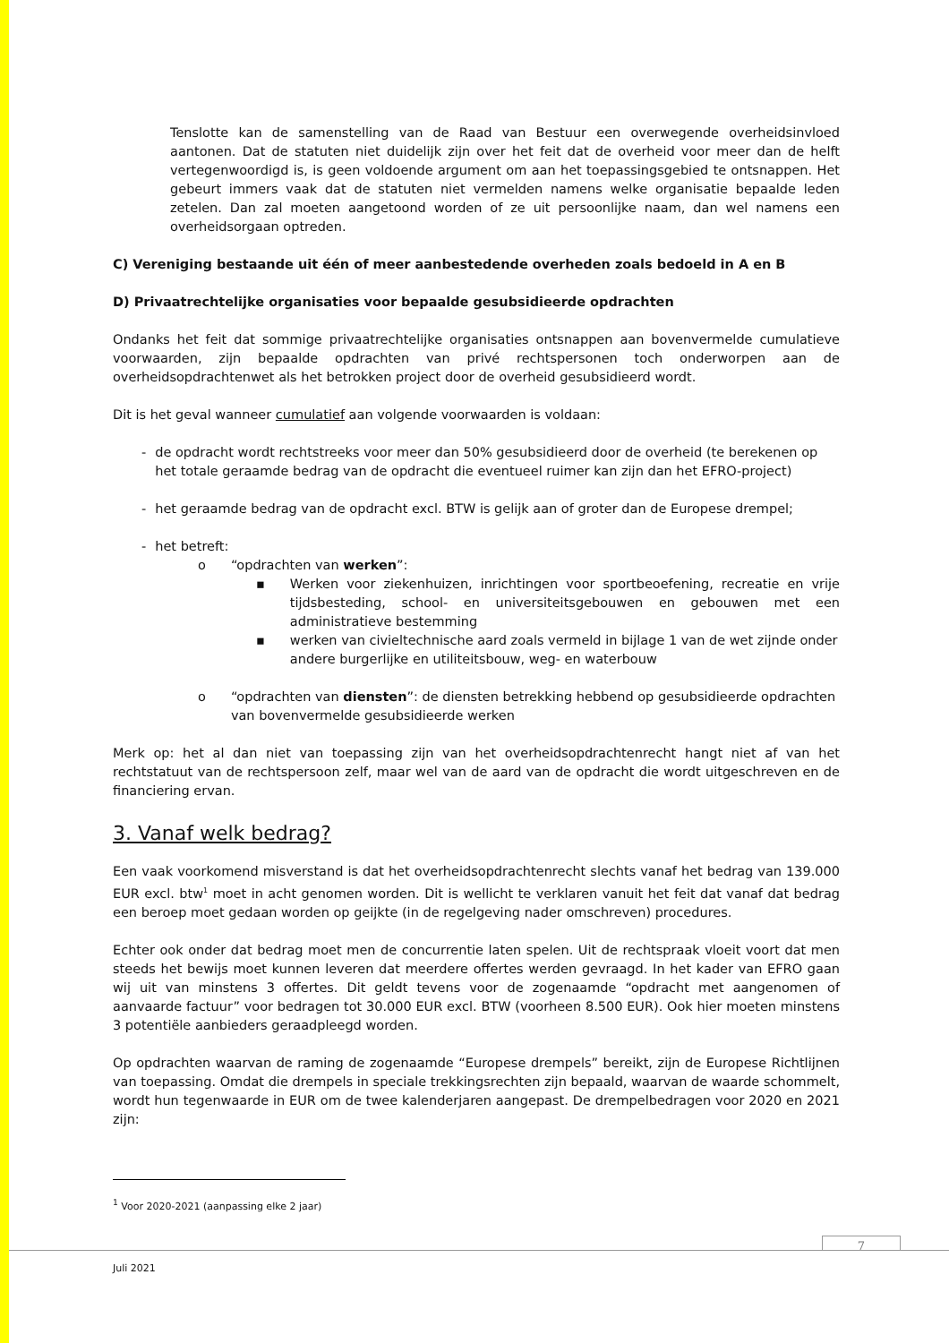Tenslotte kan de samenstelling van de Raad van Bestuur een overwegende overheidsinvloed aantonen. Dat de statuten niet duidelijk zijn over het feit dat de overheid voor meer dan de helft vertegenwoordigd is, is geen voldoende argument om aan het toepassingsgebied te ontsnappen. Het gebeurt immers vaak dat de statuten niet vermelden namens welke organisatie bepaalde leden zetelen. Dan zal moeten aangetoond worden of ze uit persoonlijke naam, dan wel namens een overheidsorgaan optreden.
C) Vereniging bestaande uit één of meer aanbestedende overheden zoals bedoeld in A en B
D) Privaatrechtelijke organisaties voor bepaalde gesubsidieerde opdrachten
Ondanks het feit dat sommige privaatrechtelijke organisaties ontsnappen aan bovenvermelde cumulatieve voorwaarden, zijn bepaalde opdrachten van privé rechtspersonen toch onderworpen aan de overheidsopdrachtenwet als het betrokken project door de overheid gesubsidieerd wordt.
Dit is het geval wanneer cumulatief aan volgende voorwaarden is voldaan:
- de opdracht wordt rechtstreeks voor meer dan 50% gesubsidieerd door de overheid (te berekenen op het totale geraamde bedrag van de opdracht die eventueel ruimer kan zijn dan het EFRO-project)
- het geraamde bedrag van de opdracht excl. BTW is gelijk aan of groter dan de Europese drempel;
- het betreft:
o “opdrachten van werken”:
▪ Werken voor ziekenhuizen, inrichtingen voor sportbeoefening, recreatie en vrije tijdsbesteding, school- en universiteitsgebouwen en gebouwen met een administratieve bestemming
▪ werken van civieltechnische aard zoals vermeld in bijlage 1 van de wet zijnde onder andere burgerlijke en utiliteitsbouw, weg- en waterbouw
o “opdrachten van diensten”: de diensten betrekking hebbend op gesubsidieerde opdrachten van bovenvermelde gesubsidieerde werken
Merk op: het al dan niet van toepassing zijn van het overheidsopdrachtenrecht hangt niet af van het rechtstatuut van de rechtspersoon zelf, maar wel van de aard van de opdracht die wordt uitgeschreven en de financiering ervan.
3. Vanaf welk bedrag?
Een vaak voorkomend misverstand is dat het overheidsopdrachtenrecht slechts vanaf het bedrag van 139.000 EUR excl. btw<sup>1</sup> moet in acht genomen worden. Dit is wellicht te verklaren vanuit het feit dat vanaf dat bedrag een beroep moet gedaan worden op geijkte (in de regelgeving nader omschreven) procedures.
Echter ook onder dat bedrag moet men de concurrentie laten spelen. Uit de rechtspraak vloeit voort dat men steeds het bewijs moet kunnen leveren dat meerdere offertes werden gevraagd. In het kader van EFRO gaan wij uit van minstens 3 offertes. Dit geldt tevens voor de zogenaamde “opdracht met aangenomen of aanvaarde factuur” voor bedragen tot 30.000 EUR excl. BTW (voorheen 8.500 EUR). Ook hier moeten minstens 3 potentiële aanbieders geraadpleegd worden.
Op opdrachten waarvan de raming de zogenaamde “Europese drempels” bereikt, zijn de Europese Richtlijnen van toepassing. Omdat die drempels in speciale trekkingsrechten zijn bepaald, waarvan de waarde schommelt, wordt hun tegenwaarde in EUR om de twee kalenderjaren aangepast. De drempelbedragen voor 2020 en 2021 zijn:
<sup>1</sup> Voor 2020-2021 (aanpassing elke 2 jaar)
7
Juli 2021